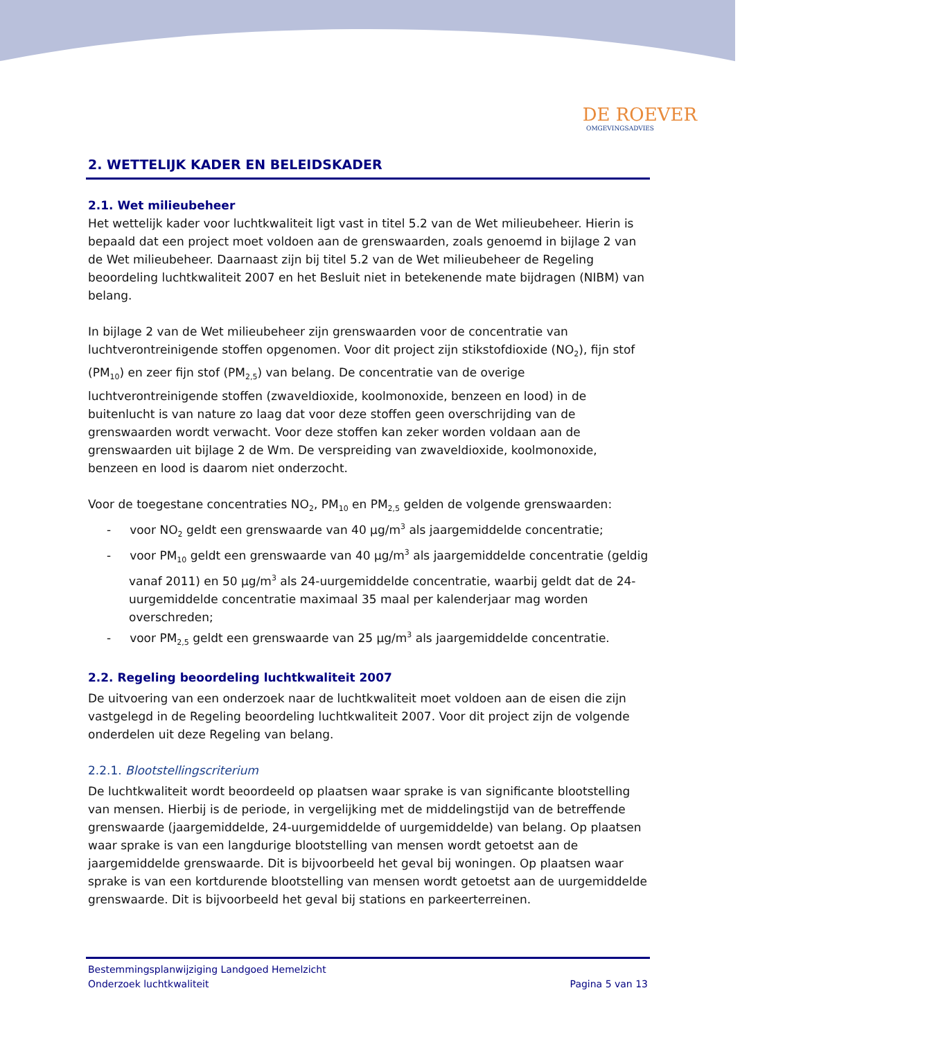DE ROEVER
OMGEVINGSADVIES
2. WETTELIJK KADER EN BELEIDSKADER
2.1. Wet milieubeheer
Het wettelijk kader voor luchtkwaliteit ligt vast in titel 5.2 van de Wet milieubeheer. Hierin is bepaald dat een project moet voldoen aan de grenswaarden, zoals genoemd in bijlage 2 van de Wet milieubeheer. Daarnaast zijn bij titel 5.2 van de Wet milieubeheer de Regeling beoordeling luchtkwaliteit 2007 en het Besluit niet in betekenende mate bijdragen (NIBM) van belang.
In bijlage 2 van de Wet milieubeheer zijn grenswaarden voor de concentratie van luchtverontreinigende stoffen opgenomen. Voor dit project zijn stikstofdioxide (NO<sub>2</sub>), fijn stof (PM<sub>10</sub>) en zeer fijn stof (PM<sub>2,5</sub>) van belang. De concentratie van de overige luchtverontreinigende stoffen (zwaveldioxide, koolmonoxide, benzeen en lood) in de buitenlucht is van nature zo laag dat voor deze stoffen geen overschrijding van de grenswaarden wordt verwacht. Voor deze stoffen kan zeker worden voldaan aan de grenswaarden uit bijlage 2 de Wm. De verspreiding van zwaveldioxide, koolmonoxide, benzeen en lood is daarom niet onderzocht.
Voor de toegestane concentraties NO<sub>2</sub>, PM<sub>10</sub> en PM<sub>2,5</sub> gelden de volgende grenswaarden:
- voor NO<sub>2</sub> geldt een grenswaarde van 40 µg/m<sup>3</sup> als jaargemiddelde concentratie;
- voor PM<sub>10</sub> geldt een grenswaarde van 40 µg/m<sup>3</sup> als jaargemiddelde concentratie (geldig vanaf 2011) en 50 µg/m<sup>3</sup> als 24-uurgemiddelde concentratie, waarbij geldt dat de 24-uurgemiddelde concentratie maximaal 35 maal per kalenderjaar mag worden overschreden;
- voor PM<sub>2,5</sub> geldt een grenswaarde van 25 µg/m<sup>3</sup> als jaargemiddelde concentratie.
2.2. Regeling beoordeling luchtkwaliteit 2007
De uitvoering van een onderzoek naar de luchtkwaliteit moet voldoen aan de eisen die zijn vastgelegd in de Regeling beoordeling luchtkwaliteit 2007. Voor dit project zijn de volgende onderdelen uit deze Regeling van belang.
2.2.1. Blootstellingscriterium
De luchtkwaliteit wordt beoordeeld op plaatsen waar sprake is van significante blootstelling van mensen. Hierbij is de periode, in vergelijking met de middelingstijd van de betreffende grenswaarde (jaargemiddelde, 24-uurgemiddelde of uurgemiddelde) van belang. Op plaatsen waar sprake is van een langdurige blootstelling van mensen wordt getoetst aan de jaargemiddelde grenswaarde. Dit is bijvoorbeeld het geval bij woningen. Op plaatsen waar sprake is van een kortdurende blootstelling van mensen wordt getoetst aan de uurgemiddelde grenswaarde. Dit is bijvoorbeeld het geval bij stations en parkeerterreinen.
Bestemmingsplanwijziging Landgoed Hemelzicht
Onderzoek luchtkwaliteit
Pagina 5 van 13